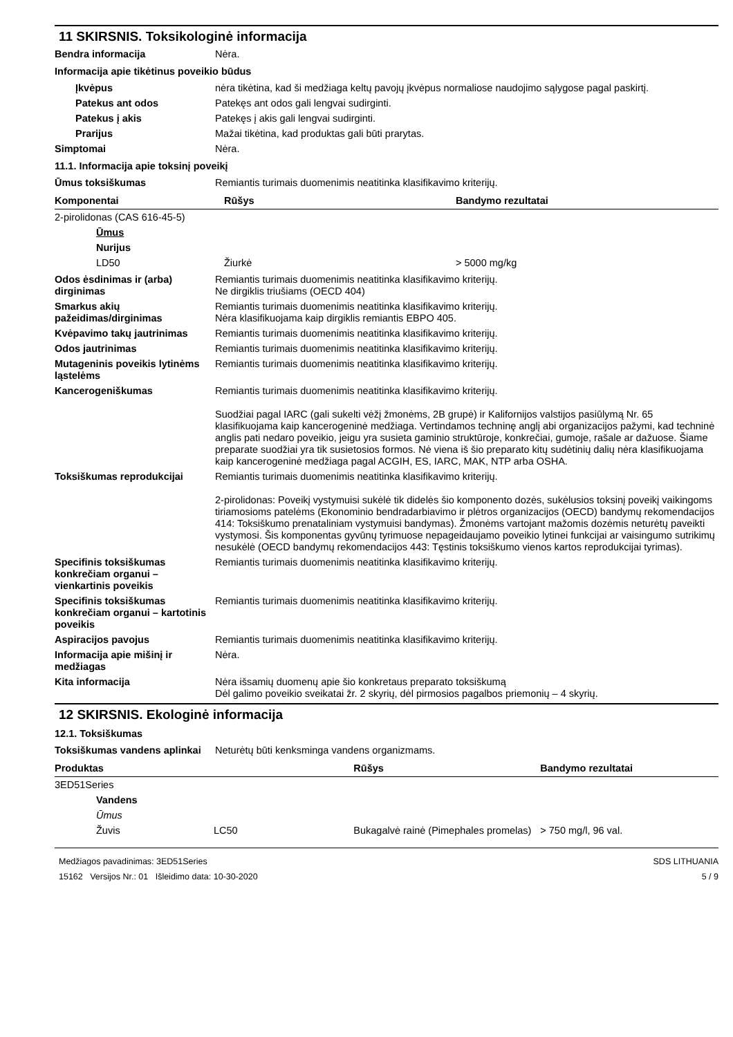11 SKIRSNIS. Toksikologinė informacija
Bendra informacija Nėra.
Informacija apie tikėtinus poveikio būdus
Įkvėpus nėra tikėtina, kad ši medžiaga keltų pavojų įkvėpus normaliose naudojimo sąlygose pagal paskirtį.
Patekus ant odos Patekęs ant odos gali lengvai sudirginti.
Patekus į akis Patekęs į akis gali lengvai sudirginti.
Prarijus Mažai tikėtina, kad produktas gali būti prarytas.
Simptomai Nėra.
11.1. Informacija apie toksinį poveikį
Ūmus toksiškumas Remiantis turimais duomenimis neatitinka klasifikavimo kriterijų.
| Komponentai | Rūšys | Bandymo rezultatai |
| --- | --- | --- |
| 2-pirolidonas (CAS 616-45-5) | | |
| Ūmus | | |
| Nurijus | | |
| LD50 | Žiurkė | > 5000 mg/kg |
Odos ėsdinimas ir (arba) dirginimas
Remiantis turimais duomenimis neatitinka klasifikavimo kriterijų.
Ne dirgiklis triušiams (OECD 404)
Smarkus akių pažeidimas/dirginimas
Remiantis turimais duomenimis neatitinka klasifikavimo kriterijų.
Nėra klasifikuojama kaip dirgiklis remiantis EBPO 405.
Kvėpavimo takų jautrinimas Remiantis turimais duomenimis neatitinka klasifikavimo kriterijų.
Odos jautrinimas Remiantis turimais duomenimis neatitinka klasifikavimo kriterijų.
Mutageninis poveikis lytinėms ląstelėms
Remiantis turimais duomenimis neatitinka klasifikavimo kriterijų.
Kancerogeniškumas Remiantis turimais duomenimis neatitinka klasifikavimo kriterijų.
Suodžiai pagal IARC (gali sukelti vėžį žmonėms, 2B grupė) ir Kalifornijos valstijos pasiūlymą Nr. 65 klasifikuojama kaip kancerogeninė medžiaga. Vertindamos techninę anglį abi organizacijos pažymi, kad techninė anglis pati nedaro poveikio, jeigu yra susieta gaminio struktūroje, konkrečiai, gumoje, rašale ar dažuose. Šiame preparate suodžiai yra tik susietosios formos. Nė viena iš šio preparato kitų sudėtinių dalių nėra klasifikuojama kaip kancerogeninė medžiaga pagal ACGIH, ES, IARC, MAK, NTP arba OSHA.
Toksiškumas reprodukcijai Remiantis turimais duomenimis neatitinka klasifikavimo kriterijų.
2-pirolidonas: Poveikį vystymuisi sukėlė tik didelės šio komponento dozės, sukėlusios toksinį poveikį vaikingoms tiriamosioms patelėms (Ekonominio bendradarbiavimo ir plėtros organizacijos (OECD) bandymų rekomendacijos 414: Toksiškumo prenataliniam vystymuisi bandymas). Žmonėms vartojant mažomis dozėmis neturėtų paveikti vystymosi. Šis komponentas gyvūnų tyrimuose nepageidaujamo poveikio lytinei funkcijai ar vaisingumo sutrikimų nesukėlė (OECD bandymų rekomendacijos 443: Tęstinis toksiškumo vienos kartos reprodukcijai tyrimas).
Specifinis toksiškumas konkrečiam organui – vienkartinis poveikis
Remiantis turimais duomenimis neatitinka klasifikavimo kriterijų.
Specifinis toksiškumas konkrečiam organui – kartotinis poveikis
Remiantis turimais duomenimis neatitinka klasifikavimo kriterijų.
Aspiracijos pavojus Remiantis turimais duomenimis neatitinka klasifikavimo kriterijų.
Informacija apie mišinį ir medžiagas
Nėra.
Kita informacija Nėra išsamių duomenų apie šio konkretaus preparato toksiškumą
Dėl galimo poveikio sveikatai žr. 2 skyrių, dėl pirmosios pagalbos priemonių – 4 skyrių.
12 SKIRSNIS. Ekologinė informacija
12.1. Toksiškumas
Toksiškumas vandens aplinkai
Neturėtų būti kenksminga vandens organizmams.
| Produktas | | Rūšys | Bandymo rezultatai |
| --- | --- | --- | --- |
| 3ED51Series | | | |
| Vandens | | | |
| Ūmus | | | |
| Žuvis | LC50 | Bukagalvė rainė (Pimephales promelas) | > 750 mg/l, 96 val. |
Medžiagos pavadinimas: 3ED51Series
15162 Versijos Nr.: 01 Išleidimo data: 10-30-2020
SDS LITHUANIA
5 / 9